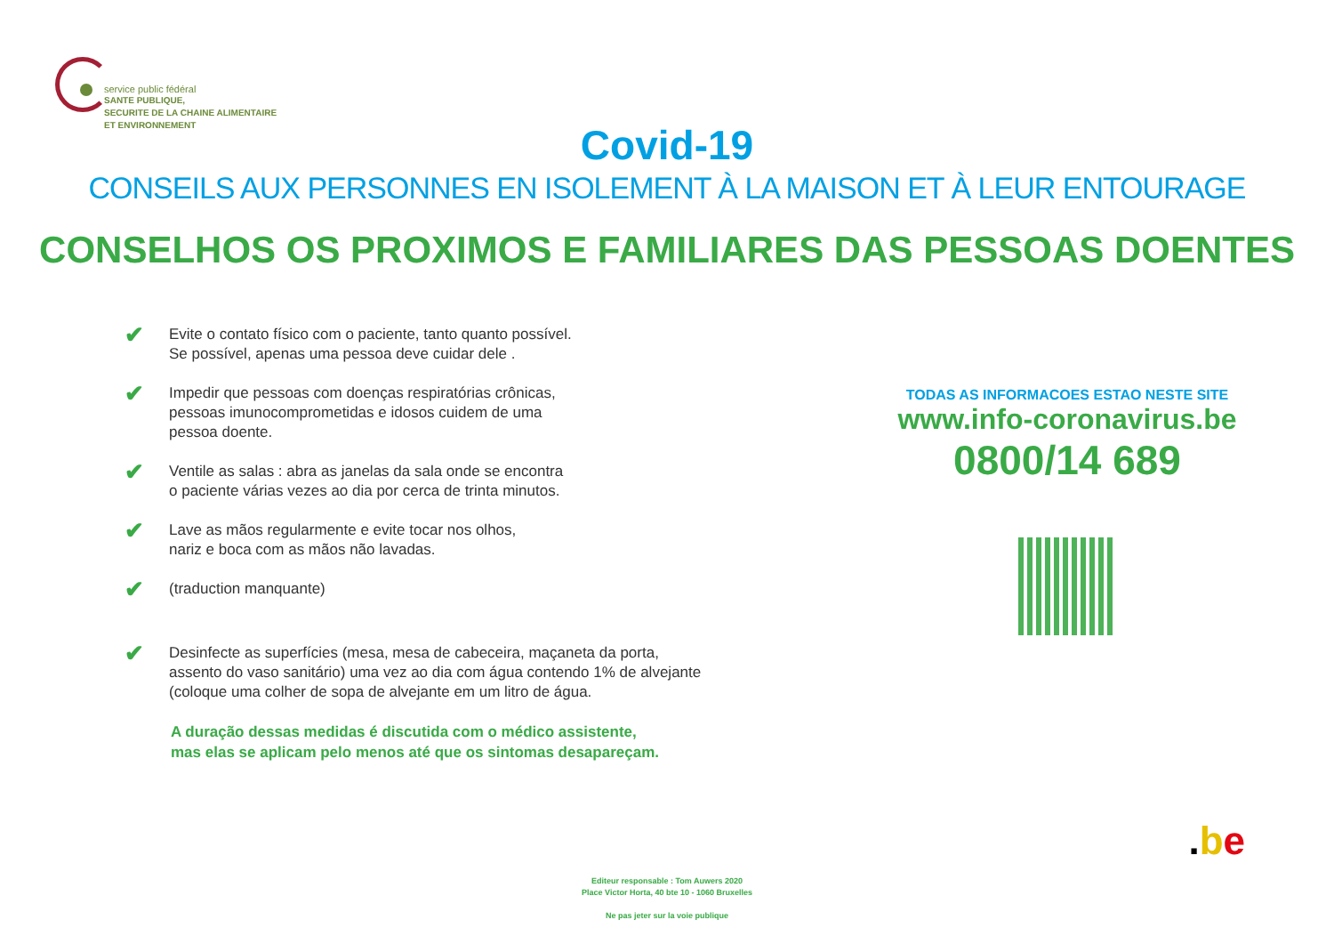service public fédéral
SANTE PUBLIQUE,
SECURITE DE LA CHAINE ALIMENTAIRE
ET ENVIRONNEMENT
Covid-19
CONSEILS AUX PERSONNES EN ISOLEMENT À LA MAISON ET À LEUR ENTOURAGE
CONSELHOS OS PROXIMOS E FAMILIARES DAS PESSOAS DOENTES
✔
Evite o contato físico com o paciente, tanto quanto possível.
Se possível, apenas uma pessoa deve cuidar dele .
✔
Impedir que pessoas com doenças respiratórias crônicas,
pessoas imunocomprometidas e idosos cuidem de uma
pessoa doente.
✔
Ventile as salas : abra as janelas da sala onde se encontra
o paciente várias vezes ao dia por cerca de trinta minutos.
✔
Lave as mãos regularmente e evite tocar nos olhos,
nariz e boca com as mãos não lavadas.
✔
(traduction manquante)
✔
Desinfecte as superfícies (mesa, mesa de cabeceira, maçaneta da porta,
assento do vaso sanitário) uma vez ao dia com água contendo 1% de alvejante
(coloque uma colher de sopa de alvejante em um litro de água.
A duração dessas medidas é discutida com o médico assistente,
mas elas se aplicam pelo menos até que os sintomas desapareçam.
TODAS AS INFORMACOES ESTAO NESTE SITE
www.info-coronavirus.be
0800/14 689
.be
Editeur responsable : Tom Auwers 2020
Place Victor Horta, 40 bte 10 - 1060 Bruxelles
Ne pas jeter sur la voie publique